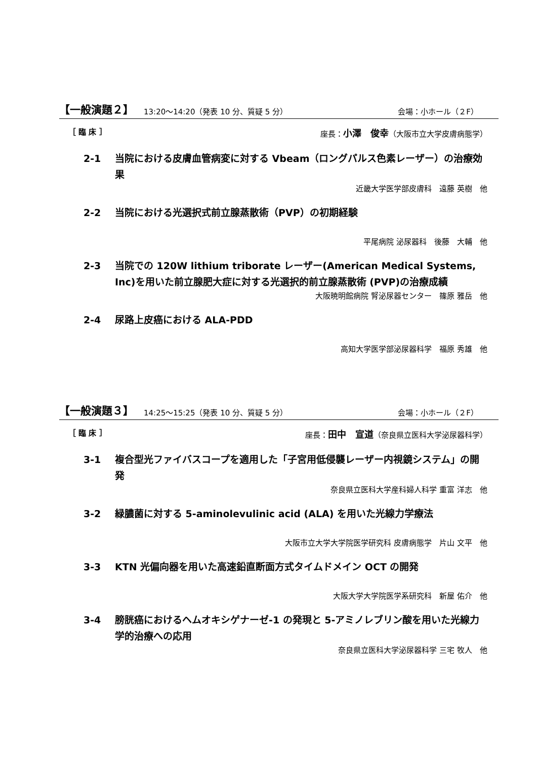【一般演題２】 13:20～14:20（発表 10 分、質疑 5 分） 会場：小ホール（２F）
［ 臨 床 ］ 座長：小澤　俊幸（大阪市立大学皮膚病態学）
2-1 当院における皮膚血管病変に対する Vbeam（ロングパルス色素レーザー）の治療効果
近畿大学医学部皮膚科　遠藤 英樹　他
2-2 当院における光選択式前立腺蒸散術（PVP）の初期経験
平尾病院 泌尿器科　後藤　大輔　他
2-3 当院での 120W lithium triborate レーザー(American Medical Systems, Inc)を用いた前立腺肥大症に対する光選択的前立腺蒸散術 (PVP)の治療成績
大阪暁明館病院 腎泌尿器センター　篠原 雅岳　他
2-4 尿路上皮癌における ALA-PDD
高知大学医学部泌尿器科学　福原 秀雄　他
【一般演題３】 14:25～15:25（発表 10 分、質疑 5 分） 会場：小ホール（２F）
［ 臨 床 ］ 座長：田中　宣道（奈良県立医科大学泌尿器科学）
3-1 複合型光ファイバスコープを適用した「子宮用低侵襲レーザー内視鏡システム」の開発
奈良県立医科大学産科婦人科学 重富 洋志　他
3-2 緑膿菌に対する 5-aminolevulinic acid (ALA) を用いた光線力学療法
大阪市立大学大学院医学研究科 皮膚病態学　片山 文平　他
3-3 KTN 光偏向器を用いた高速鉛直断面方式タイムドメイン OCT の開発
大阪大学大学院医学系研究科　新屋 佑介　他
3-4 膀胱癌におけるヘムオキシゲナーゼ-1 の発現と 5-アミノレブリン酸を用いた光線力学的治療への応用
奈良県立医科大学泌尿器科学 三宅 牧人　他